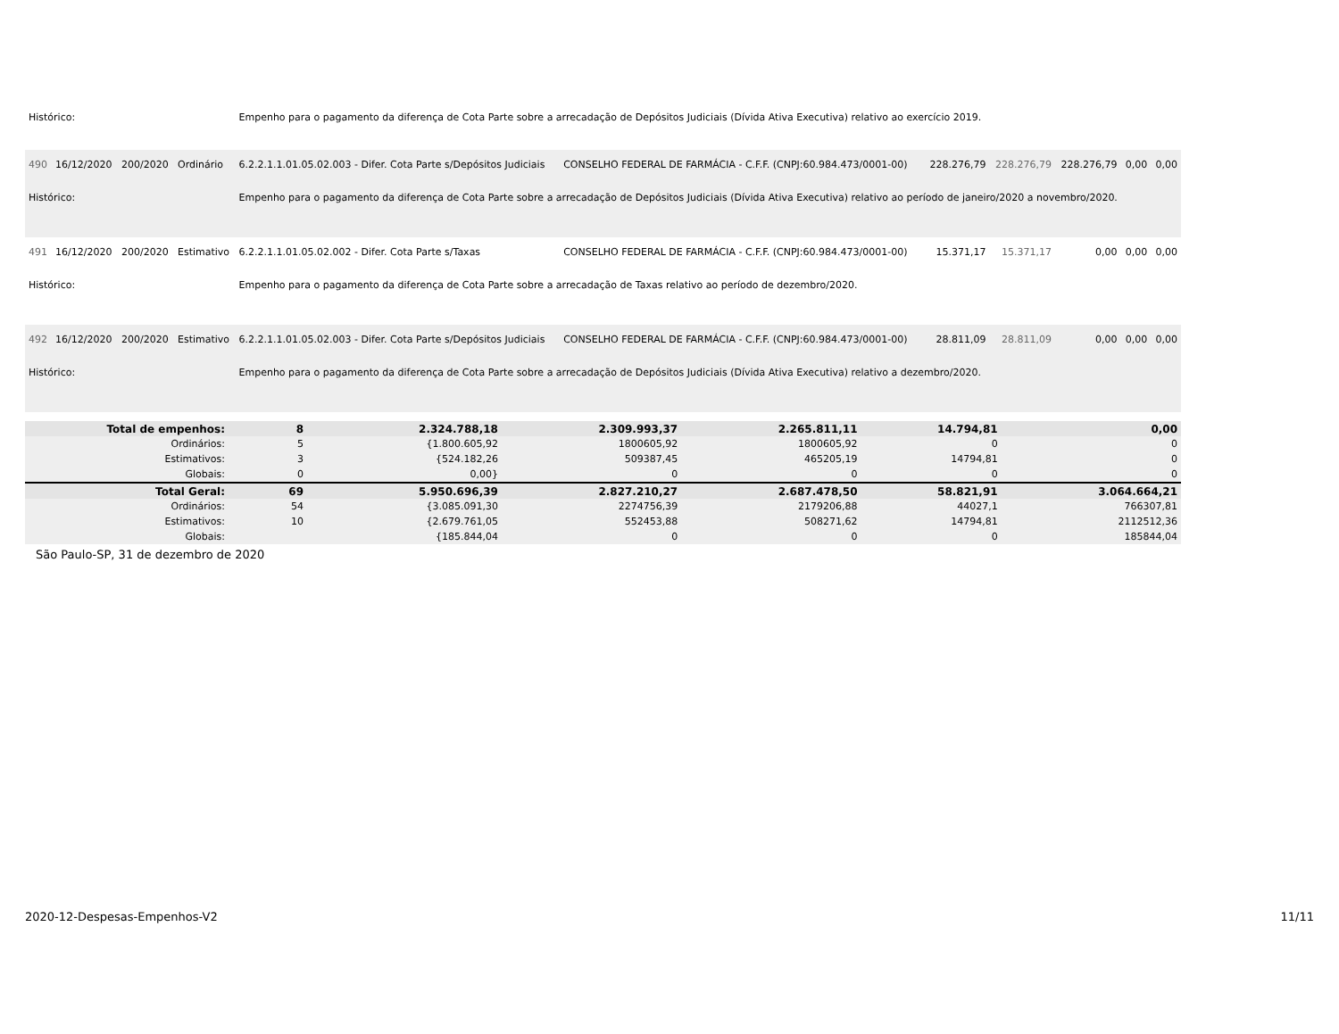| Histórico: | | | | Empenho para o pagamento da diferença de Cota Parte sobre a arrecadação de Depósitos Judiciais (Dívida Ativa Executiva) relativo ao exercício 2019. | | | | | | |
| 490 | 16/12/2020 | 200/2020 | Ordinário | 6.2.2.1.1.01.05.02.003 - Difer. Cota Parte s/Depósitos Judiciais | CONSELHO FEDERAL DE FARMÁCIA - C.F.F. (CNPJ:60.984.473/0001-00) | 228.276,79 | 228.276,79 | 228.276,79 | 0,00 | 0,00 |
| Histórico: | | | | Empenho para o pagamento da diferença de Cota Parte sobre a arrecadação de Depósitos Judiciais (Dívida Ativa Executiva) relativo ao período de janeiro/2020 a novembro/2020. | | | | | | |
| 491 | 16/12/2020 | 200/2020 | Estimativo | 6.2.2.1.1.01.05.02.002 - Difer. Cota Parte s/Taxas | CONSELHO FEDERAL DE FARMÁCIA - C.F.F. (CNPJ:60.984.473/0001-00) | 15.371,17 | 15.371,17 | 0,00 | 0,00 | 0,00 |
| Histórico: | | | | Empenho para o pagamento da diferença de Cota Parte sobre a arrecadação de Taxas relativo ao período de dezembro/2020. | | | | | | |
| 492 | 16/12/2020 | 200/2020 | Estimativo | 6.2.2.1.1.01.05.02.003 - Difer. Cota Parte s/Depósitos Judiciais | CONSELHO FEDERAL DE FARMÁCIA - C.F.F. (CNPJ:60.984.473/0001-00) | 28.811,09 | 28.811,09 | 0,00 | 0,00 | 0,00 |
| Histórico: | | | | Empenho para o pagamento da diferença de Cota Parte sobre a arrecadação de Depósitos Judiciais (Dívida Ativa Executiva) relativo a dezembro/2020. | | | | | | |
| Total de empenhos: | 8 | | 2.324.788,18 | 2.309.993,37 | 2.265.811,11 | 14.794,81 | 0,00 |
| Ordinários: | 5 | | {1.800.605,92 | 1800605,92 | 1800605,92 | 0 | 0 |
| Estimativos: | 3 | | {524.182,26 | 509387,45 | 465205,19 | 14794,81 | 0 |
| Globais: | 0 | | 0,00} | 0 | 0 | 0 | 0 |
| Total Geral: | 69 | | 5.950.696,39 | 2.827.210,27 | 2.687.478,50 | 58.821,91 | 3.064.664,21 |
| Ordinários: | 54 | | {3.085.091,30 | 2274756,39 | 2179206,88 | 44027,1 | 766307,81 |
| Estimativos: | 10 | | {2.679.761,05 | 552453,88 | 508271,62 | 14794,81 | 2112512,36 |
| Globais: | | | {185.844,04 | 0 | 0 | 0 | 185844,04 |
São Paulo-SP, 31 de dezembro de 2020
2020-12-Despesas-Empenhos-V2 11/11